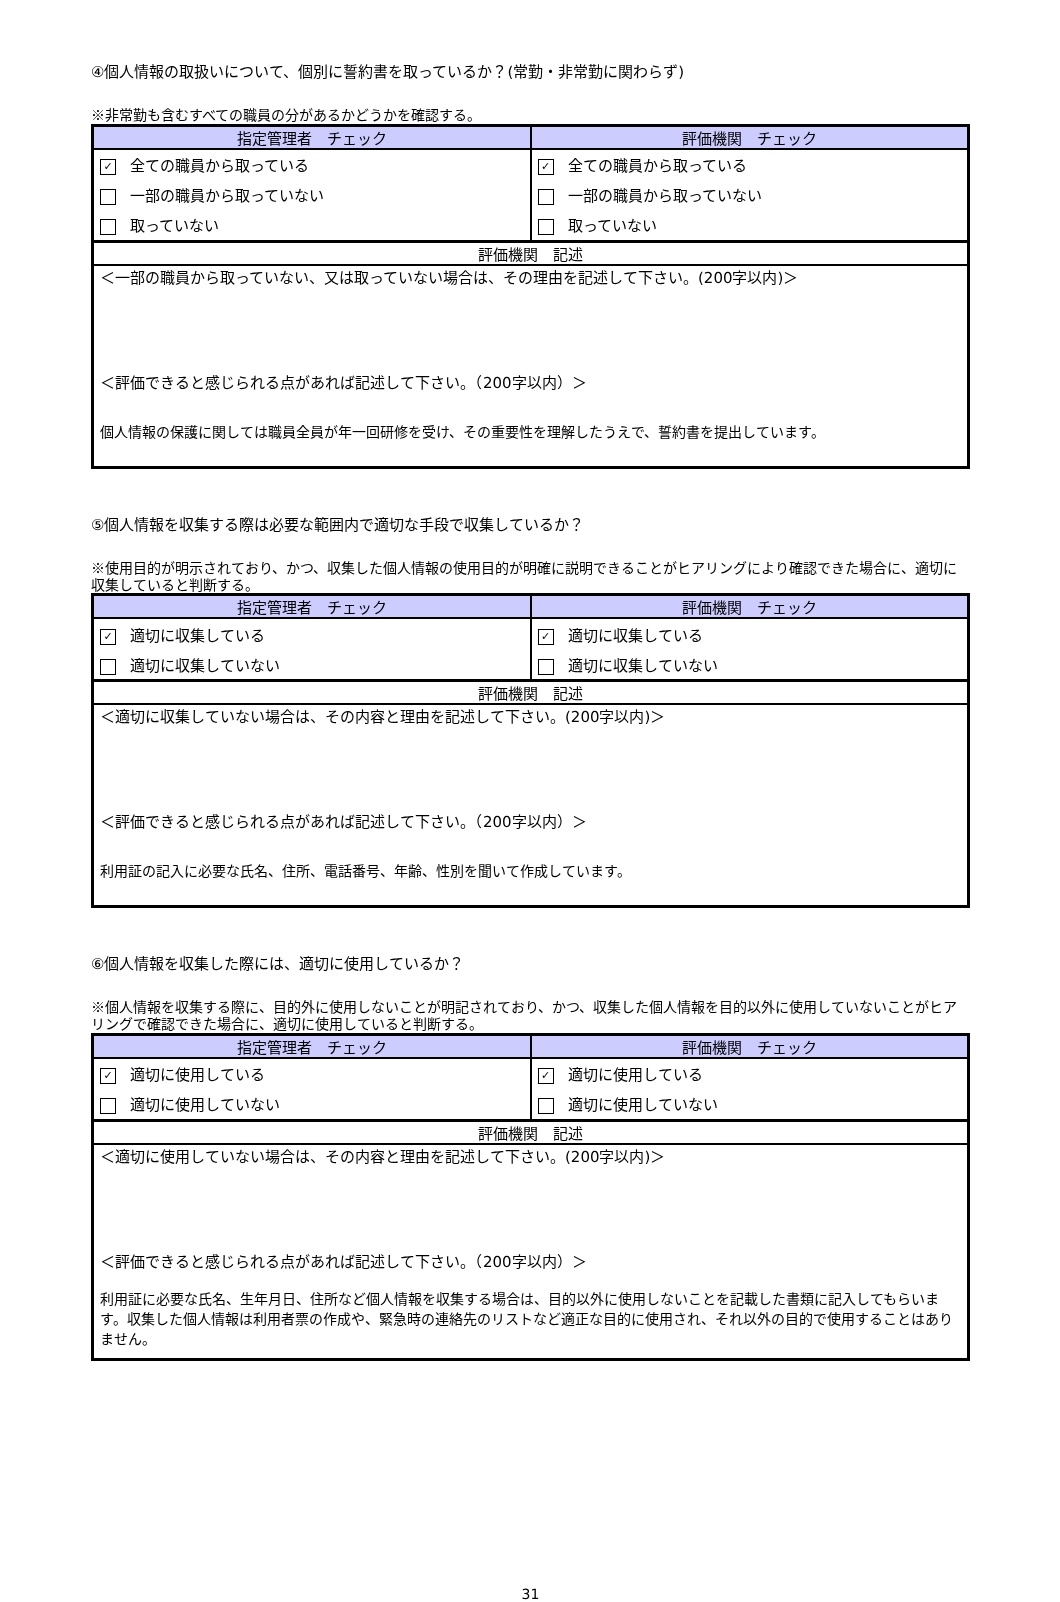④個人情報の取扱いについて、個別に誓約書を取っているか？(常勤・非常勤に関わらず)
※非常勤も含むすべての職員の分があるかどうかを確認する。
| 指定管理者 チェック | 評価機関 チェック |
| --- | --- |
| ✓ 全ての職員から取っている | ✓ 全ての職員から取っている |
| 一部の職員から取っていない | 一部の職員から取っていない |
| 取っていない | 取っていない |
| 評価機関 記述 | |
| ＜一部の職員から取っていない、又は取っていない場合は、その理由を記述して下さい。(200字以内)＞ ＜評価できると感じられる点があれば記述して下さい。（200字以内）＞ 個人情報の保護に関しては職員全員が年一回研修を受け、その重要性を理解したうえで、誓約書を提出しています。 | |
⑤個人情報を収集する際は必要な範囲内で適切な手段で収集しているか？
※使用目的が明示されており、かつ、収集した個人情報の使用目的が明確に説明できることがヒアリングにより確認できた場合に、適切に収集していると判断する。
| 指定管理者 チェック | 評価機関 チェック |
| --- | --- |
| ✓ 適切に収集している | ✓ 適切に収集している |
| 適切に収集していない | 適切に収集していない |
| 評価機関 記述 | |
| ＜適切に収集していない場合は、その内容と理由を記述して下さい。(200字以内)＞ ＜評価できると感じられる点があれば記述して下さい。（200字以内）＞ 利用証の記入に必要な氏名、住所、電話番号、年齢、性別を聞いて作成しています。 | |
⑥個人情報を収集した際には、適切に使用しているか？
※個人情報を収集する際に、目的外に使用しないことが明記されており、かつ、収集した個人情報を目的以外に使用していないことがヒアリングで確認できた場合に、適切に使用していると判断する。
| 指定管理者 チェック | 評価機関 チェック |
| --- | --- |
| ✓ 適切に使用している | ✓ 適切に使用している |
| 適切に使用していない | 適切に使用していない |
| 評価機関 記述 | |
| ＜適切に使用していない場合は、その内容と理由を記述して下さい。(200字以内)＞ ＜評価できると感じられる点があれば記述して下さい。（200字以内）＞ 利用証に必要な氏名、生年月日、住所など個人情報を収集する場合は、目的以外に使用しないことを記載した書類に記入してもらいます。収集した個人情報は利用者票の作成や、緊急時の連絡先のリストなど適正な目的に使用され、それ以外の目的で使用することはありません。 | |
31